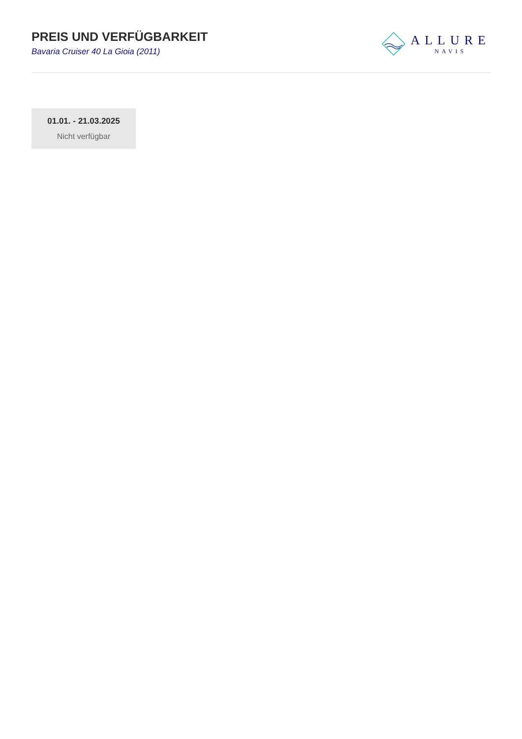PREIS UND VERFÜGBARKEIT
Bavaria Cruiser 40 La Gioia (2011)
ALLURE
NAVIS
01.01. - 21.03.2025
Nicht verfügbar